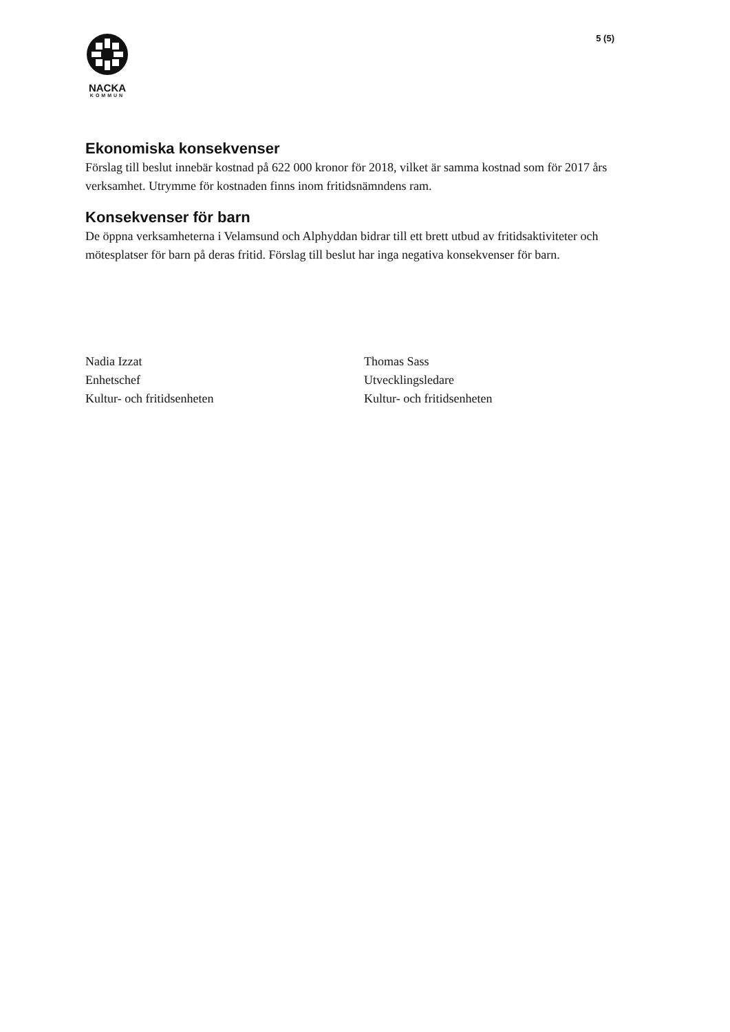NACKA
KOMMUN
5 (5)
Ekonomiska konsekvenser
Förslag till beslut innebär kostnad på 622 000 kronor för 2018, vilket är samma kostnad som för 2017 års verksamhet. Utrymme för kostnaden finns inom fritidsnämndens ram.
Konsekvenser för barn
De öppna verksamheterna i Velamsund och Alphyddan bidrar till ett brett utbud av fritidsaktiviteter och mötesplatser för barn på deras fritid. Förslag till beslut har inga negativa konsekvenser för barn.
Nadia Izzat
Enhetschef
Kultur- och fritidsenheten
Thomas Sass
Utvecklingsledare
Kultur- och fritidsenheten